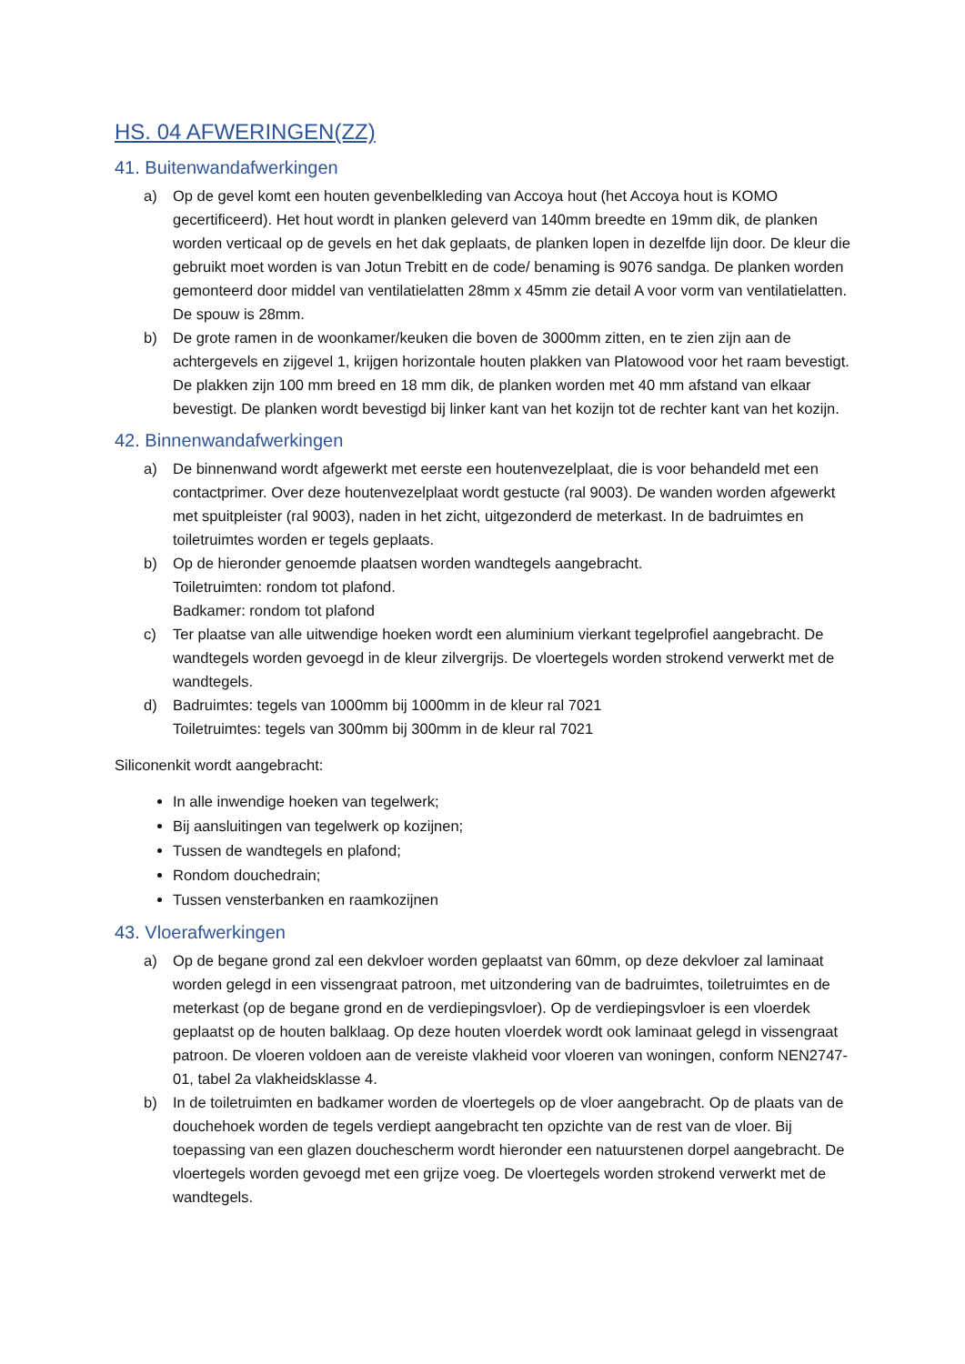HS. 04 AFWERINGEN(ZZ)
41. Buitenwandafwerkingen
a) Op de gevel komt een houten gevenbelkleding van Accoya hout (het Accoya hout is KOMO gecertificeerd). Het hout wordt in planken geleverd van 140mm breedte en 19mm dik, de planken worden verticaal op de gevels en het dak geplaats, de planken lopen in dezelfde lijn door. De kleur die gebruikt moet worden is van Jotun Trebitt en de code/ benaming is 9076 sandga. De planken worden gemonteerd door middel van ventilatielatten 28mm x 45mm zie detail A voor vorm van ventilatielatten. De spouw is 28mm.
b) De grote ramen in de woonkamer/keuken die boven de 3000mm zitten, en te zien zijn aan de achtergevels en zijgevel 1, krijgen horizontale houten plakken van Platowood voor het raam bevestigt. De plakken zijn 100 mm breed en 18 mm dik, de planken worden met 40 mm afstand van elkaar bevestigt. De planken wordt bevestigd bij linker kant van het kozijn tot de rechter kant van het kozijn.
42. Binnenwandafwerkingen
a) De binnenwand wordt afgewerkt met eerste een houtenvezelplaat, die is voor behandeld met een contactprimer. Over deze houtenvezelplaat wordt gestucte (ral 9003). De wanden worden afgewerkt met spuitpleister (ral 9003), naden in het zicht, uitgezonderd de meterkast. In de badruimtes en toiletruimtes worden er tegels geplaats.
b) Op de hieronder genoemde plaatsen worden wandtegels aangebracht.
Toiletruimten: rondom tot plafond.
Badkamer: rondom tot plafond
c) Ter plaatse van alle uitwendige hoeken wordt een aluminium vierkant tegelprofiel aangebracht. De wandtegels worden gevoegd in de kleur zilvergrijs. De vloertegels worden strokend verwerkt met de wandtegels.
d) Badruimtes: tegels van 1000mm bij 1000mm in de kleur ral 7021
Toiletruimtes: tegels van 300mm bij 300mm in de kleur ral 7021
Siliconenkit wordt aangebracht:
In alle inwendige hoeken van tegelwerk;
Bij aansluitingen van tegelwerk op kozijnen;
Tussen de wandtegels en plafond;
Rondom douchedrain;
Tussen vensterbanken en raamkozijnen
43. Vloerafwerkingen
a) Op de begane grond zal een dekvloer worden geplaatst van 60mm, op deze dekvloer zal laminaat worden gelegd in een vissengraat patroon, met uitzondering van de badruimtes, toiletruimtes en de meterkast (op de begane grond en de verdiepingsvloer). Op de verdiepingsvloer is een vloerdek geplaatst op de houten balklaag. Op deze houten vloerdek wordt ook laminaat gelegd in vissengraat patroon. De vloeren voldoen aan de vereiste vlakheid voor vloeren van woningen, conform NEN2747-01, tabel 2a vlakheidsklasse 4.
b) In de toiletruimten en badkamer worden de vloertegels op de vloer aangebracht. Op de plaats van de douchehoek worden de tegels verdiept aangebracht ten opzichte van de rest van de vloer. Bij toepassing van een glazen douchescherm wordt hieronder een natuurstenen dorpel aangebracht. De vloertegels worden gevoegd met een grijze voeg. De vloertegels worden strokend verwerkt met de wandtegels.